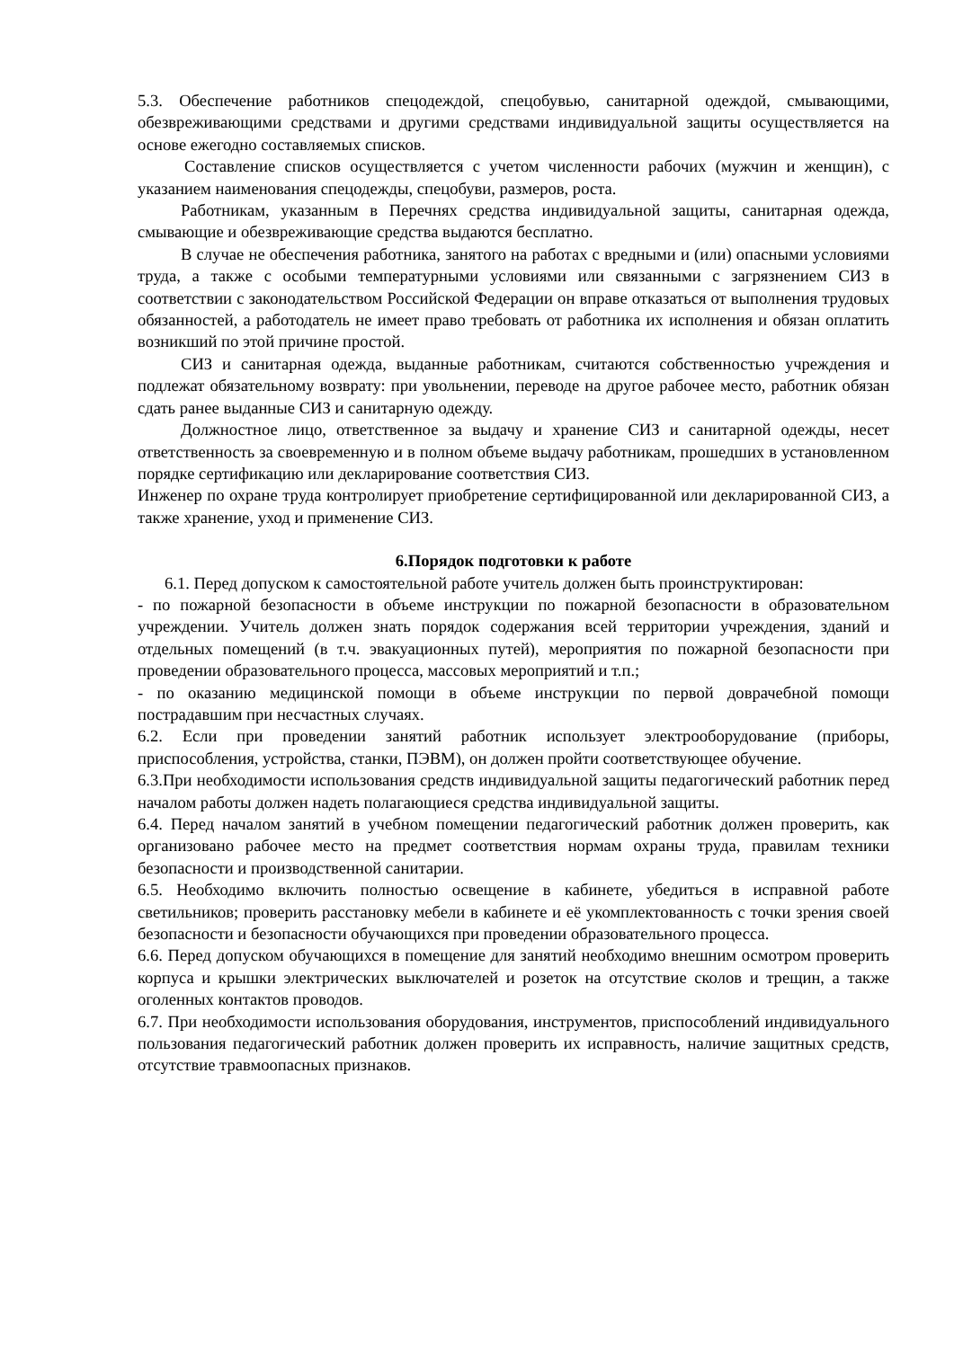5.3. Обеспечение работников спецодеждой, спецобувью, санитарной одеждой, смывающими, обезвреживающими средствами и другими средствами индивидуальной защиты осуществляется на основе ежегодно составляемых списков.
Составление списков осуществляется с учетом численности рабочих (мужчин и женщин), с указанием наименования спецодежды, спецобуви, размеров, роста.
Работникам, указанным в Перечнях средства индивидуальной защиты, санитарная одежда, смывающие и обезвреживающие средства выдаются бесплатно.
В случае не обеспечения работника, занятого на работах с вредными и (или) опасными условиями труда, а также с особыми температурными условиями или связанными с загрязнением СИЗ в соответствии с законодательством Российской Федерации он вправе отказаться от выполнения трудовых обязанностей, а работодатель не имеет право требовать от работника их исполнения и обязан оплатить возникший по этой причине простой.
СИЗ и санитарная одежда, выданные работникам, считаются собственностью учреждения и подлежат обязательному возврату: при увольнении, переводе на другое рабочее место, работник обязан сдать ранее выданные СИЗ и санитарную одежду.
Должностное лицо, ответственное за выдачу и хранение СИЗ и санитарной одежды, несет ответственность за своевременную и в полном объеме выдачу работникам, прошедших в установленном порядке сертификацию или декларирование соответствия СИЗ.
Инженер по охране труда контролирует приобретение сертифицированной или декларированной СИЗ, а также хранение, уход и применение СИЗ.
6.Порядок подготовки к работе
6.1. Перед допуском к самостоятельной работе учитель должен быть проинструктирован:
- по пожарной безопасности в объеме инструкции по пожарной безопасности в образовательном учреждении. Учитель должен знать порядок содержания всей территории учреждения, зданий и отдельных помещений (в т.ч. эвакуационных путей), мероприятия по пожарной безопасности при проведении образовательного процесса, массовых мероприятий и т.п.;
- по оказанию медицинской помощи в объеме инструкции по первой доврачебной помощи пострадавшим при несчастных случаях.
6.2. Если при проведении занятий работник использует электрооборудование (приборы, приспособления, устройства, станки, ПЭВМ), он должен пройти соответствующее обучение.
6.3.При необходимости использования средств индивидуальной защиты педагогический работник перед началом работы должен надеть полагающиеся средства индивидуальной защиты.
6.4. Перед началом занятий в учебном помещении педагогический работник должен проверить, как организовано рабочее место на предмет соответствия нормам охраны труда, правилам техники безопасности и производственной санитарии.
6.5. Необходимо включить полностью освещение в кабинете, убедиться в исправной работе светильников; проверить расстановку мебели в кабинете и её укомплектованность с точки зрения своей безопасности и безопасности обучающихся при проведении образовательного процесса.
6.6. Перед допуском обучающихся в помещение для занятий необходимо внешним осмотром проверить корпуса и крышки электрических выключателей и розеток на отсутствие сколов и трещин, а также оголенных контактов проводов.
6.7. При необходимости использования оборудования, инструментов, приспособлений индивидуального пользования педагогический работник должен проверить их исправность, наличие защитных средств, отсутствие травмоопасных признаков.